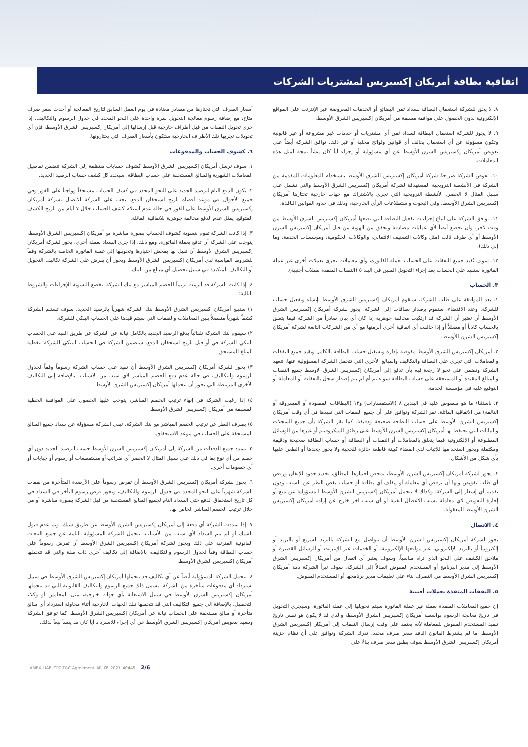اتفاقية بطاقة أمريكان إكسبريس لمشتريات الشركات
٨. لا يحق للشركة استعمال البطاقة لسداد ثمن البضائع أو الخدمات المعروضة عبر الإنترنت على المواقع الإلكترونية بدون الحصول على موافقة مسبقة من أمريكان إكسبريس الشرق الأوسط.
٩. لا يجوز للشركة استعمال البطاقة لسداد ثمن أي مشتريات أو خدمات غير مشروعة أو غير قانونية وتكون مسؤولة عن أي استعمال يخالف أي قوانين ولوائح محلية أو غير ذلك. توافق الشركة أيضاً على تعويض أمريكان إكسبريس الشرق الأوسط عن أي مسؤولية أو إجراء أياً كان ينشأ نتيجة لمثل هذه المعاملات.
١٠. تفوض الشركة صراحةً شركة أمريكان إكسبريس الشرق الأوسط باستخدام المعلومات المقدمة من الشركة في الأنشطة الترويجية المستهدفة لشركة أمريكان إكسبريس الشرق الأوسط والتي تشمل على سبيل المثال لا الحصر، الأنشطة الترويجية التي تجرى بالاشتراك مع جهات خارجية تختارها أمريكان إكسبريس الشرق الأوسط، وفي البحوث واستطلاعات الرأي الخارجية، وذلك في حدود القوانين النافذة.
١١. توافق الشركة على اتباع إجراءات تفعيل البطاقة التي تضعها أمريكان إكسبريس الشرق الأوسط من وقت لآخر، وأن تخضع أيضاً لأي عمليات مصادقة وتحقق من الهوية من قبل أمريكان إكسبريس الشرق الأوسط أو أي طرف ثالث (مثل وكالات التصنيف الائتماني، والوكالات الحكومية، ومؤسسات الخدمة، وما إلى ذلك).
١٢. سوف تُقيد جميع النفقات على الحساب بعملة الفاتورة، وأي معاملات تجرى بعملات أخرى غير عملة الفاتورة ستقيد على الحساب بعد إجراء التحويل المبين في البند ٥ (النفقات المنفذة بعملات أجنبية).
٣. الحساب
١. بعد الموافقة على طلب الشركة، ستقوم أمريكان إكسبريس الشرق الأوسط بإنشاء وتفعيل حساب للشركة. وعند الاقتضاء، ستقوم بإصدار بطاقات إلى الشركة. يجوز لشركة أمريكان إكسبريس الشرق الأوسط أن تعتبر أن الشركة قد ارتكبت مخالفة جوهرية إذا كان أي بيان صادراً من الشركة فيما يتعلق بالحساب كاذباً أو مضللاً أو إذا خالفت أي اتفاقية أخرى أبرمتها مع أي من الشركات التابعة لشركة أمريكان إكسبريس الشرق الأوسط.
٢. أمريكان إكسبريس الشرق الأوسط مفوضة بإدارة وتشغيل حساب البطاقة بالكامل وبقيد جميع النفقات والمعاملات التي تجرى على البطاقة والتكاليف والمبالغ الأخرى التي تتحمل الشركة المسؤولية عنها. تتعهد الشركة وتضمن على نحو لا رجعة فيه بأن تدفع إلى أمريكان إكسبريس الشرق الأوسط جميع النفقات والمبالغ المقيدة أو المستحقة على حساب البطاقة سواء تم أم لم يتم إصدار سجل بالنفقات أو المعاملة أو التوقيع عليه في مؤسسة الخدمة.
٣. باستثناء ما هو منصوص عليه في البندين ٨ (الاستفسارات) و١٣ (البطاقات المفقودة أو المسروقة أو التالفة) من الاتفاقية الماثلة، تقر الشركة وتوافق على أن جميع النفقات التي تقيدها في أي وقت أمريكان إكسبريس الشرق الأوسط على حساب البطاقة صحيحة ودقيقة. كما تقر الشركة بأن جميع السجلات والبيانات التي تحتفظ بها أمريكان إكسبريس الشرق الأوسط على رقائق الميكروفيلم أو غيرها من الوسائل المطبوعة أو الإلكترونية فيما يتعلق بالمعاملات أو النفقات أو البطاقة أو حساب البطاقة صحيحة ودقيقة ومكتملة ويجوز استخدامها للإثبات لدى القضاء كبينة قاطعة حائزة للحجية ولا يجوز جحدها أو الطعن عليها بأي شكل من الأشكال.
٤. يجوز لشركة أمريكان إكسبريس الشرق الأوسط، بمحض اختيارها المطلق، تحديد حدود للإنفاق ورفض أي طلب تفويض ولها أن ترفض أي معاملة أو إيقاف أي بطاقة أو حساب بغض النظر عن السبب ودون تقديم أي إشعار إلى الشركة. وكذلك لا تتحمل أمريكان إكسبريس الشرق الأوسط المسؤولية عن منع أو إجازة التفويض لأي معاملة بسبب الأعطال الفنية أو أي سبب آخر خارج عن إرادة أمريكان إكسبريس الشرق الأوسط المعقولة.
٤. الاتصال
يجوز لشركة أمريكان إكسبريس الشرق الأوسط أن تتواصل مع الشركة بالبريد السريع أو بالبريد أو إلكترونياً أو بالبريد الإلكتروني، عبر مواقعها الإلكترونية، أو الخدمات عبر الإنترنت أو الرسائل القصيرة أو ملاحق الكشف على النحو الذي تراه مناسباً. وسوف يعتبر أي اتصال من أمريكان إكسبريس الشرق الأوسط إلى مدير البرنامج أو المستخدم المفوض اتصالاً إلى الشركة. سوف تبرأ الشركة ذمة أمريكان إكسبريس الشرق الأوسط من التصرف بناء على تعليمات مدير برنامجها أو المستخدم المفوض.
٥. النفقات المنفذة بعملات أجنبية
إن جميع المعاملات المنفذة بعملة غير عملة الفاتورة سيتم تحويلها إلى عملة الفاتورة، وسيجري التحويل في تاريخ معالجة الرسوم بواسطة أمريكان إكسبريس الشرق الأوسط، والذي قد لا يكون هو نفس تاريخ تنفيذ المستخدم المفوض للمعاملة لأنه يعتمد على وقت إرسال النفقات إلى أمريكان إكسبريس الشرق الأوسط. ما لم يشترط القانون النافذ سعر صرف محدد، تدرك الشركة وتوافق على أن نظام خزينة أمريكان إكسبريس الشرق الأوسط سوف يطبق سعر صرف بناءً على
أسعار الصرف التي تختارها من مصادر معتادة في يوم العمل السابق لتاريخ المعالجة أو أحدث سعر صرف متاح، مع إضافة رسوم معالجة التحويل لمرة واحدة على النحو المحدد في جدول الرسوم والتكاليف. إذا جرى تحويل النفقات من قبل أطراف خارجية قبل إرسالها إلى أمريكان إكسبريس الشرق الأوسط، فإن أي تحويلات تجريها تلك الأطراف الخارجية ستكون بأسعار الصرف التي يختارونها.
٦. كشوف الحساب والمدفوعات
١. سوف ترسل أمريكان إكسبريس الشرق الأوسط كشوف حسابات منتظمة إلى الشركة تتضمن تفاصيل المعاملات الشهرية والمبالغ المستحقة على حساب البطاقة. سيحدد كل كشف حساب الرصيد الجديد.
٢. يكون الدفع التام للرصيد الجديد على النحو المحدد في كشف الحساب مستحقاً وواجباً على الفور وفي جميع الأحوال في موعد أقصاه تاريخ استحقاق الدفع. يجب على الشركة الاتصال بشركة أمريكان إكسبريس الشرق الأوسط على الفور في حالة عدم استلام كشف الحساب خلال ٧ أيام من تاريخ الكشف المتوقع. يمثل عدم الدفع مخالفة جوهرية للاتفاقية الماثلة.
٣. إذا كانت الشركة تقوم بتسوية كشوف الحساب بصورة مباشرة مع أمريكان إكسبريس الشرق الأوسط، يتوجب على الشركة أن تدفع بعملة الفاتورة. ومع ذلك، إذا جرى السداد بعملة أخرى، يجوز لشركة أمريكان إكسبريس الشرق الأوسط أن تقبل بها بمحض اختيارها وتحويلها إلى عملة الفاتورة الخاصة بالشركة وفقاً للشروط القياسية لدى أمريكان إكسبريس الشرق الأوسط ويجوز أن يفرض على الشركة تكاليف التحويل أو التكاليف المتكبدة في سبيل تحصيل أي مبالغ من البنك.
٤. إذا كانت الشركة قد أبرمت ترتيباً للخصم المباشر مع بنك الشركة، تخضع التسوية للإجراءات والشروط التالية:
١) ستبلغ أمريكان إكسبريس الشرق الأوسط بنك الشركة شهرياً بالرصيد الجديد. سوف تستلم الشركة كشفاً شهرياً منفصلاً يبين المعاملات والنفقات التي سيتم قيدها على الحساب البنكي للشركة.
٢) سيقوم بنك الشركة تلقائياً بدفع الرصيد الجديد بالكامل نيابة عن الشركة عن طريق القيد على الحساب البنكي للشركة في أو قبل تاريخ استحقاق الدفع. ستضمن الشركة في الحساب البنكي للشركة لتغطية المبلغ المستحق.
٣) يجوز لشركة أمريكان إكسبريس الشرق الأوسط أن تقيد على حساب الشركة رسوماً وفقاً لجدول الرسوم والتكاليف، في حالة عدم دفع الخصم المباشر لأي سبب من الأسباب، بالإضافة إلى التكاليف الأخرى المرتبطة التي يجوز أن تتحملها أمريكان إكسبريس الشرق الأوسط.
٤) إذا رغبت الشركة في إنهاء ترتيب الخصم المباشر، يتوجب عليها الحصول على الموافقة الخطية المسبقة من أمريكان إكسبريس الشرق الأوسط.
٥) بصرف النظر عن ترتيب الخصم المباشر مع بنك الشركة، تبقى الشركة مسؤولة عن سداد جميع المبالغ المستحقة على الحساب في موعد الاستحقاق.
٥. تسدد جميع الدفعات من الشركة إلى أمريكان إكسبريس الشرق الأوسط حسب الرصيد الجديد دون أي خصم من أي نوع بما في ذلك على سبيل المثال لا الحصر أي ضرائب أو مستقطعات أو رسوم أو جبايات أو أي خصومات أخرى.
٦. يجوز لشركة أمريكان إكسبريس الشرق الأوسط أن تفرض رسوماً على الأرصدة المتأخرة من نفقات الشركة شهرياً على النحو المحدد في جدول الرسوم والتكاليف، ويجوز فرض رسوم التأخر في السداد في كل تاريخ استحقاق الدفع حتى السداد التام لجميع المبالغ المستحقة من قبل الشركة بصورة مباشرة أو من خلال ترتيب الخصم المباشر الخاص بها.
٧. إذا سددت الشركة أي دفعة إلى أمريكان إكسبريس الشرق الأوسط عن طريق شيك، وتم عدم قبول الشيك أو لم يتم السداد لأي سبب من الأسباب، تتحمل الشركة المسؤولية التامة عن جميع التبعات القانونية المترتبة على ذلك ويجوز لشركة أمريكان إكسبريس الشرق الأوسط أن تفرض رسوماً على حساب البطاقة وفقاً لجدول الرسوم والتكاليف، بالإضافة إلى تكاليف أخرى ذات صلة والتي قد تتحملها أمريكان إكسبريس الشرق الأوسط.
٨. تتحمل الشركة المسؤولية أيضاً عن أي تكاليف قد تتحملها أمريكان إكسبريس الشرق الأوسط في سبيل استرداد أي مدفوعات متأخرة من الشركة، يشمل ذلك جميع الرسوم والتكاليف القانونية التي قد تتحملها أمريكان إكسبريس الشرق الأوسط في سبيل الاستعانة بأي جهات خارجية، مثل المحامين أو وكلاء التحصيل، بالإضافة إلى جميع التكاليف التي قد تتحملها تلك الجهات الخارجية أثناء محاولة استرداد أي مبالغ متأخرة أو مبالغ مستحقة على الحساب نيابة عن أمريكان إكسبريس الشرق الأوسط. كما توافق الشركة وتتعهد بتعويض أمريكان إكسبريس الشرق الأوسط عن أي إجراء للاسترداد أياً كان قد ينشأ تبعاً لذلك.
2/6 40445_AMEX_UAE_CPC-T&C Agreement_AR_08_2021